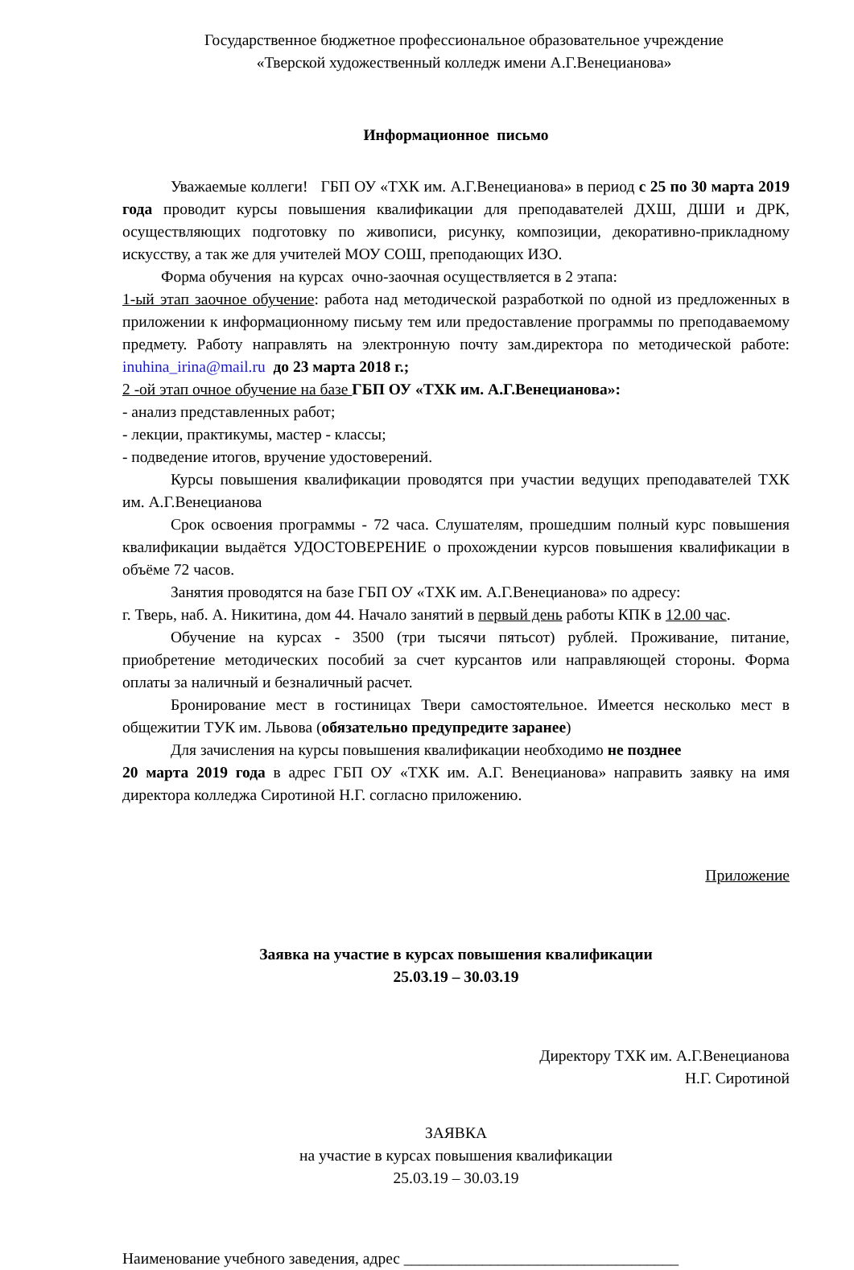Государственное бюджетное профессиональное образовательное учреждение
«Тверской художественный колледж имени А.Г.Венецианова»
Информационное письмо
Уважаемые коллеги! ГБП ОУ «ТХК им. А.Г.Венецианова» в период с 25 по 30 марта 2019 года проводит курсы повышения квалификации для преподавателей ДХШ, ДШИ и ДРК, осуществляющих подготовку по живописи, рисунку, композиции, декоративно-прикладному искусству, а так же для учителей МОУ СОШ, преподающих ИЗО.
Форма обучения на курсах очно-заочная осуществляется в 2 этапа:
1-ый этап заочное обучение: работа над методической разработкой по одной из предложенных в приложении к информационному письму тем или предоставление программы по преподаваемому предмету. Работу направлять на электронную почту зам.директора по методической работе: inuhina_irina@mail.ru до 23 марта 2018 г.;
2 -ой этап очное обучение на базе ГБП ОУ «ТХК им. А.Г.Венецианова»:
- анализ представленных работ;
- лекции, практикумы, мастер - классы;
- подведение итогов, вручение удостоверений.
Курсы повышения квалификации проводятся при участии ведущих преподавателей ТХК им. А.Г.Венецианова
Срок освоения программы - 72 часа. Слушателям, прошедшим полный курс повышения квалификации выдаётся УДОСТОВЕРЕНИЕ о прохождении курсов повышения квалификации в объёме 72 часов.
Занятия проводятся на базе ГБП ОУ «ТХК им. А.Г.Венецианова» по адресу:
г. Тверь, наб. А. Никитина, дом 44. Начало занятий в первый день работы КПК в 12.00 час.
Обучение на курсах - 3500 (три тысячи пятьсот) рублей. Проживание, питание, приобретение методических пособий за счет курсантов или направляющей стороны. Форма оплаты за наличный и безналичный расчет.
Бронирование мест в гостиницах Твери самостоятельное. Имеется несколько мест в общежитии ТУК им. Львова (обязательно предупредите заранее)
Для зачисления на курсы повышения квалификации необходимо не позднее
20 марта 2019 года в адрес ГБП ОУ «ТХК им. А.Г. Венецианова» направить заявку на имя директора колледжа Сиротиной Н.Г. согласно приложению.
Приложение
Заявка на участие в курсах повышения квалификации
25.03.19 – 30.03.19
Директору ТХК им. А.Г.Венецианова
Н.Г. Сиротиной
ЗАЯВКА
на участие в курсах повышения квалификации
25.03.19 – 30.03.19
Наименование учебного заведения, адрес ___________________________________